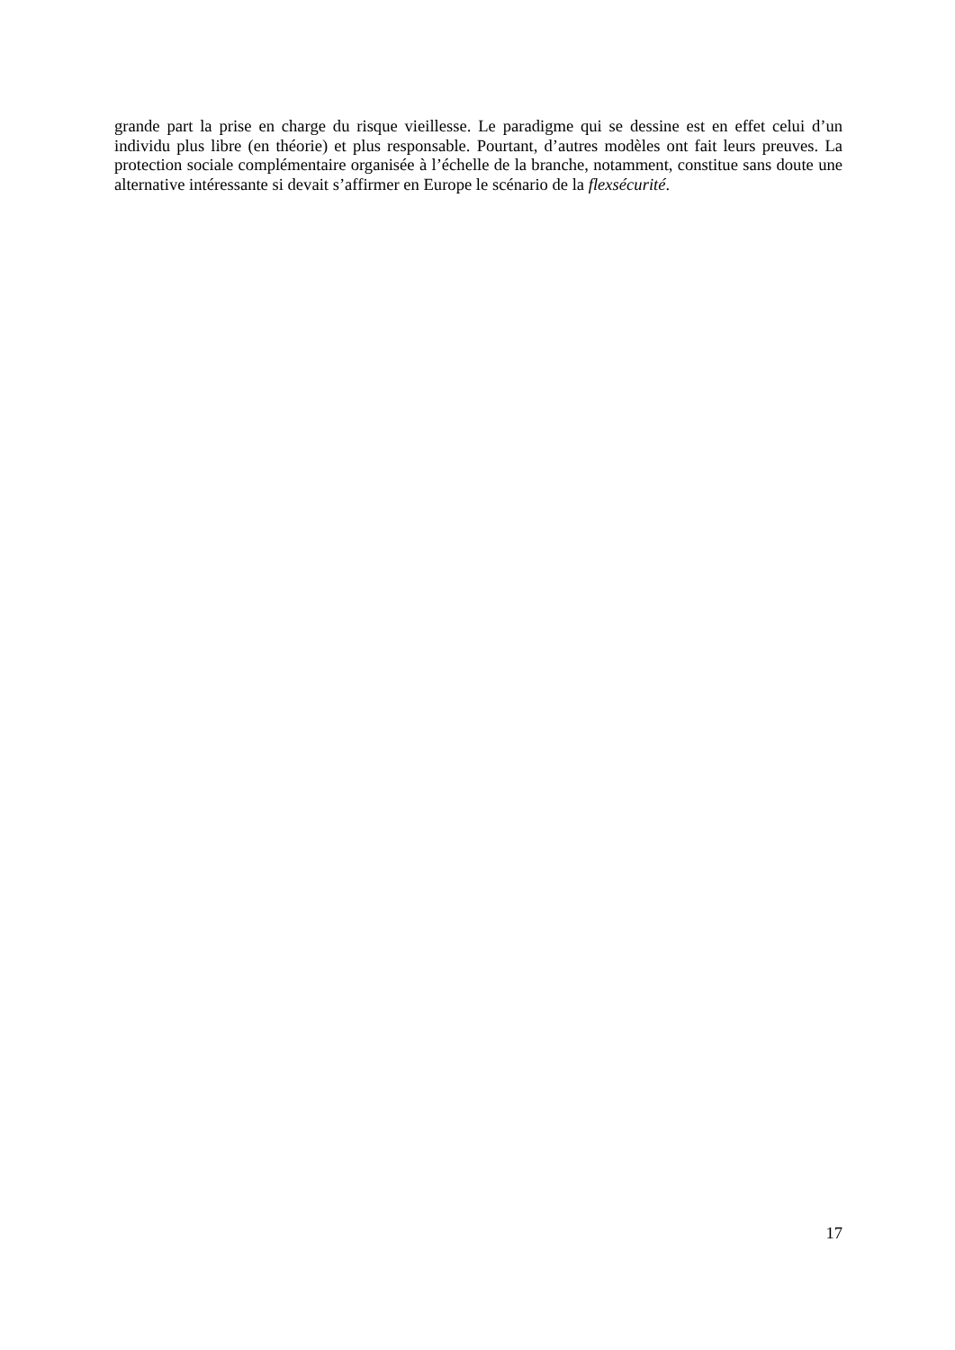grande part la prise en charge du risque vieillesse. Le paradigme qui se dessine est en effet celui d’un individu plus libre (en théorie) et plus responsable. Pourtant, d’autres modèles ont fait leurs preuves. La protection sociale complémentaire organisée à l’échelle de la branche, notamment, constitue sans doute une alternative intéressante si devait s’affirmer en Europe le scénario de la flexsécurité.
17